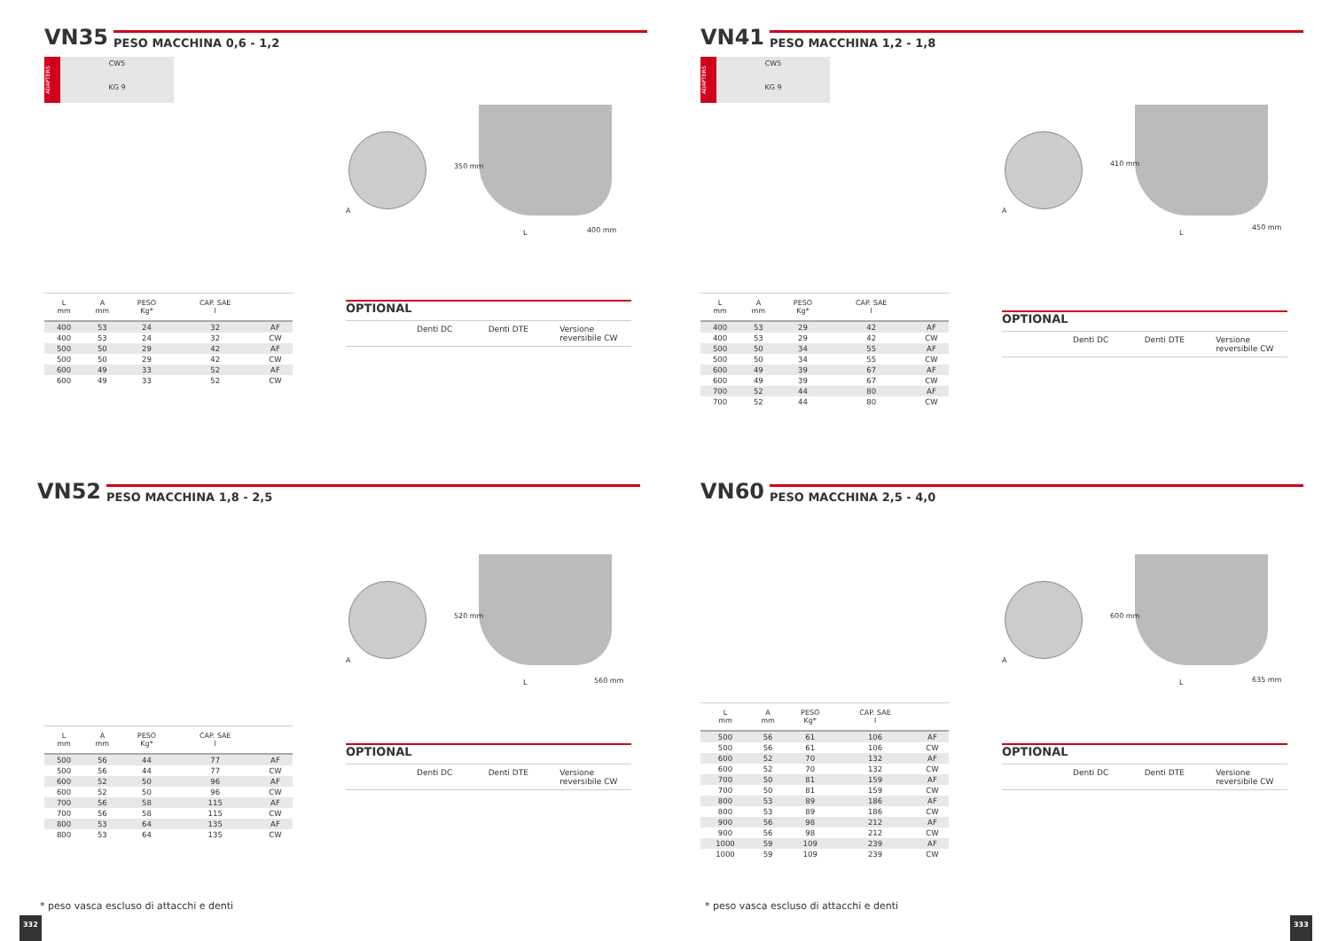VN35 PESO MACCHINA 0,6 - 1,2
ADAPTERS
CW5
KG 9
A
350 mm
L 400 mm
| L mm | A mm | PESO Kg* | CAP. SAE l | |
| --- | --- | --- | --- | --- |
| 400 | 53 | 24 | 32 | AF |
| 400 | 53 | 24 | 32 | CW |
| 500 | 50 | 29 | 42 | AF |
| 500 | 50 | 29 | 42 | CW |
| 600 | 49 | 33 | 52 | AF |
| 600 | 49 | 33 | 52 | CW |
OPTIONAL
Denti DC Denti DTE Versione reversibile CW
VN52 PESO MACCHINA 1,8 - 2,5
A
520 mm
L 560 mm
| L mm | A mm | PESO Kg* | CAP. SAE l | |
| --- | --- | --- | --- | --- |
| 500 | 56 | 44 | 77 | AF |
| 500 | 56 | 44 | 77 | CW |
| 600 | 52 | 50 | 96 | AF |
| 600 | 52 | 50 | 96 | CW |
| 700 | 56 | 58 | 115 | AF |
| 700 | 56 | 58 | 115 | CW |
| 800 | 53 | 64 | 135 | AF |
| 800 | 53 | 64 | 135 | CW |
OPTIONAL
Denti DC Denti DTE Versione reversibile CW
* peso vasca escluso di attacchi e denti
332
VN41 PESO MACCHINA 1,2 - 1,8
ADAPTERS
CW5
KG 9
A
410 mm
L
450 mm
| L mm | A mm | PESO Kg* | CAP. SAE l | |
| --- | --- | --- | --- | --- |
| 400 | 53 | 29 | 42 | AF |
| 400 | 53 | 29 | 42 | CW |
| 500 | 50 | 34 | 55 | AF |
| 500 | 50 | 34 | 55 | CW |
| 600 | 49 | 39 | 67 | AF |
| 600 | 49 | 39 | 67 | CW |
| 700 | 52 | 44 | 80 | AF |
| 700 | 52 | 44 | 80 | CW |
OPTIONAL
Denti DC Denti DTE Versione reversibile CW
VN60 PESO MACCHINA 2,5 - 4,0
A
600 mm
L 635 mm
| L mm | A mm | PESO Kg* | CAP. SAE l | |
| --- | --- | --- | --- | --- |
| 500 | 56 | 61 | 106 | AF |
| 500 | 56 | 61 | 106 | CW |
| 600 | 52 | 70 | 132 | AF |
| 600 | 52 | 70 | 132 | CW |
| 700 | 50 | 81 | 159 | AF |
| 700 | 50 | 81 | 159 | CW |
| 800 | 53 | 89 | 186 | AF |
| 800 | 53 | 89 | 186 | CW |
| 900 | 56 | 98 | 212 | AF |
| 900 | 56 | 98 | 212 | CW |
| 1000 | 59 | 109 | 239 | AF |
| 1000 | 59 | 109 | 239 | CW |
OPTIONAL
Denti DC Denti DTE Versione reversibile CW
* peso vasca escluso di attacchi e denti
333